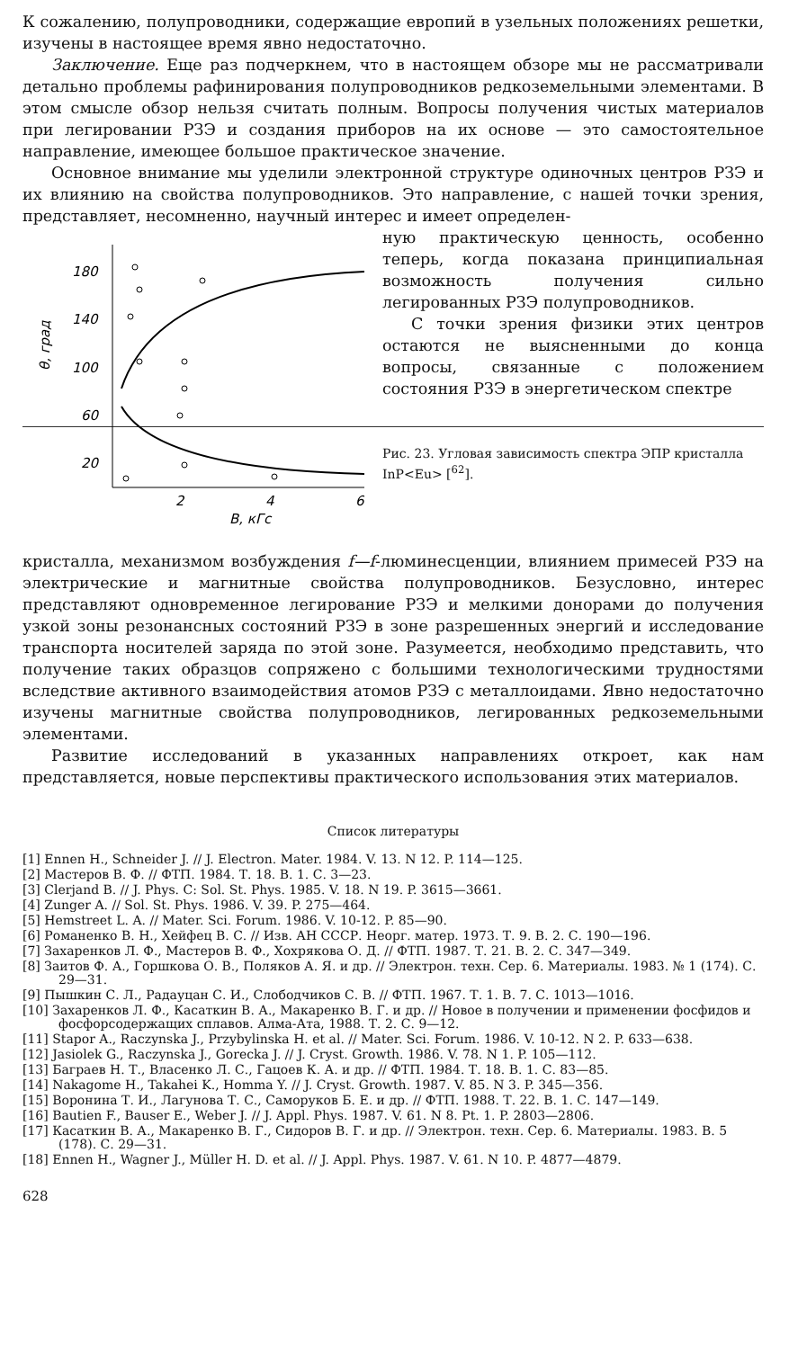К сожалению, полупроводники, содержащие европий в узельных положениях решетки, изучены в настоящее время явно недостаточно.
Заключение. Еще раз подчеркнем, что в настоящем обзоре мы не рассматривали детально проблемы рафинирования полупроводников редкоземельными элементами. В этом смысле обзор нельзя считать полным. Вопросы получения чистых материалов при легировании РЗЭ и создания приборов на их основе — это самостоятельное направление, имеющее большое практическое значение.
Основное внимание мы уделили электронной структуре одиночных центров РЗЭ и их влиянию на свойства полупроводников. Это направление, с нашей точки зрения, представляет, несомненно, научный интерес и имеет определен-
180
140
100
60
20
2
4
6
B, кГс
θ, град
ную практическую ценность, особенно теперь, когда показана принципиальная возможность получения сильно легированных РЗЭ полупроводников.
С точки зрения физики этих центров остаются не выясненными до конца вопросы, связанные с положением состояния РЗЭ в энергетическом спектре
Рис. 23. Угловая зависимость спектра ЭПР кристалла InP<Eu> [<sup>62</sup>].
кристалла, механизмом возбуждения f—f-люминесценции, влиянием примесей РЗЭ на электрические и магнитные свойства полупроводников. Безусловно, интерес представляют одновременное легирование РЗЭ и мелкими донорами до получения узкой зоны резонансных состояний РЗЭ в зоне разрешенных энергий и исследование транспорта носителей заряда по этой зоне. Разумеется, необходимо представить, что получение таких образцов сопряжено с большими технологическими трудностями вследствие активного взаимодействия атомов РЗЭ с металлоидами. Явно недостаточно изучены магнитные свойства полупроводников, легированных редкоземельными элементами.
Развитие исследований в указанных направлениях откроет, как нам представляется, новые перспективы практического использования этих материалов.
Список литературы
[1] Ennen H., Schneider J. // J. Electron. Mater. 1984. V. 13. N 12. P. 114—125.
[2] Мастеров В. Ф. // ФТП. 1984. Т. 18. В. 1. С. 3—23.
[3] Clerjand B. // J. Phys. C: Sol. St. Phys. 1985. V. 18. N 19. P. 3615—3661.
[4] Zunger A. // Sol. St. Phys. 1986. V. 39. P. 275—464.
[5] Hemstreet L. A. // Mater. Sci. Forum. 1986. V. 10-12. P. 85—90.
[6] Романенко В. Н., Хейфец В. С. // Изв. АН СССР. Неорг. матер. 1973. Т. 9. В. 2. С. 190—196.
[7] Захаренков Л. Ф., Мастеров В. Ф., Хохрякова О. Д. // ФТП. 1987. Т. 21. В. 2. С. 347—349.
[8] Заитов Ф. А., Горшкова О. В., Поляков А. Я. и др. // Электрон. техн. Сер. 6. Материалы. 1983. № 1 (174). С. 29—31.
[9] Пышкин С. Л., Радауцан С. И., Слободчиков С. В. // ФТП. 1967. Т. 1. В. 7. С. 1013—1016.
[10] Захаренков Л. Ф., Касаткин В. А., Макаренко В. Г. и др. // Новое в получении и применении фосфидов и фосфорсодержащих сплавов. Алма-Ата, 1988. Т. 2. С. 9—12.
[11] Stapor A., Raczynska J., Przybylinska H. et al. // Mater. Sci. Forum. 1986. V. 10-12. N 2. P. 633—638.
[12] Jasiolek G., Raczynska J., Gorecka J. // J. Cryst. Growth. 1986. V. 78. N 1. P. 105—112.
[13] Баграев Н. Т., Власенко Л. С., Гацоев К. А. и др. // ФТП. 1984. Т. 18. В. 1. С. 83—85.
[14] Nakagome H., Takahei K., Homma Y. // J. Cryst. Growth. 1987. V. 85. N 3. P. 345—356.
[15] Воронина Т. И., Лагунова Т. С., Саморуков Б. Е. и др. // ФТП. 1988. Т. 22. В. 1. С. 147—149.
[16] Bautien F., Bauser E., Weber J. // J. Appl. Phys. 1987. V. 61. N 8. Pt. 1. P. 2803—2806.
[17] Касаткин В. А., Макаренко В. Г., Сидоров В. Г. и др. // Электрон. техн. Сер. 6. Материалы. 1983. В. 5 (178). С. 29—31.
[18] Ennen H., Wagner J., Müller H. D. et al. // J. Appl. Phys. 1987. V. 61. N 10. P. 4877—4879.
628